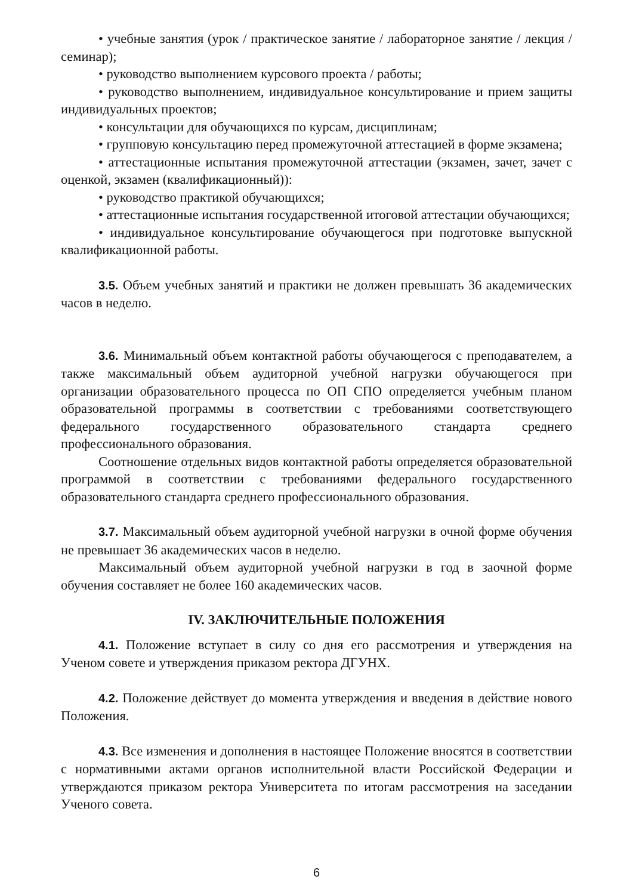• учебные занятия (урок / практическое занятие / лабораторное занятие / лекция / семинар);
• руководство выполнением курсового проекта / работы;
• руководство выполнением, индивидуальное консультирование и прием защиты индивидуальных проектов;
• консультации для обучающихся по курсам, дисциплинам;
• групповую консультацию перед промежуточной аттестацией в форме экзамена;
• аттестационные испытания промежуточной аттестации (экзамен, зачет, зачет с оценкой, экзамен (квалификационный)):
• руководство практикой обучающихся;
• аттестационные испытания государственной итоговой аттестации обучающихся;
• индивидуальное консультирование обучающегося при подготовке выпускной квалификационной работы.
3.5. Объем учебных занятий и практики не должен превышать 36 академических часов в неделю.
3.6. Минимальный объем контактной работы обучающегося с преподавателем, а также максимальный объем аудиторной учебной нагрузки обучающегося при организации образовательного процесса по ОП СПО определяется учебным планом образовательной программы в соответствии с требованиями соответствующего федерального государственного образовательного стандарта среднего профессионального образования.
Соотношение отдельных видов контактной работы определяется образовательной программой в соответствии с требованиями федерального государственного образовательного стандарта среднего профессионального образования.
3.7. Максимальный объем аудиторной учебной нагрузки в очной форме обучения не превышает 36 академических часов в неделю.
Максимальный объем аудиторной учебной нагрузки в год в заочной форме обучения составляет не более 160 академических часов.
IV. ЗАКЛЮЧИТЕЛЬНЫЕ ПОЛОЖЕНИЯ
4.1. Положение вступает в силу со дня его рассмотрения и утверждения на Ученом совете и утверждения приказом ректора ДГУНХ.
4.2. Положение действует до момента утверждения и введения в действие нового Положения.
4.3. Все изменения и дополнения в настоящее Положение вносятся в соответствии с нормативными актами органов исполнительной власти Российской Федерации и утверждаются приказом ректора Университета по итогам рассмотрения на заседании Ученого совета.
6